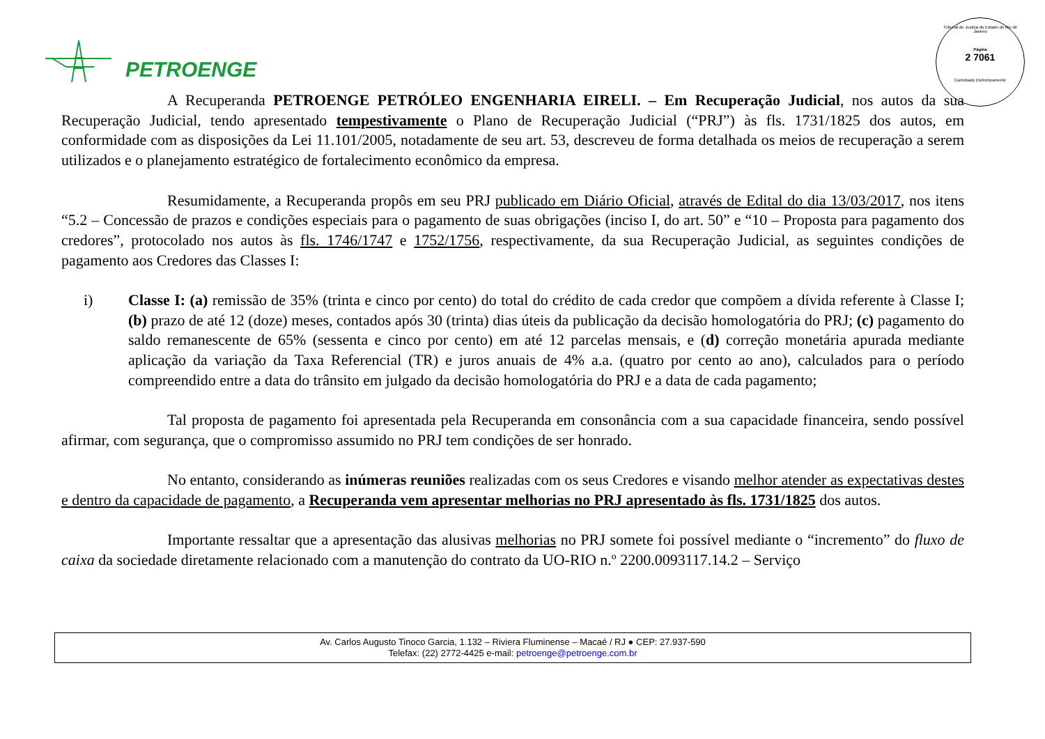PETROENGE
Tribunal de Justiça do Estado do Rio de Janeiro
Página
2 7061
Carimbado Eletronicamente
A Recuperanda PETROENGE PETRÓLEO ENGENHARIA EIRELI. – Em Recuperação Judicial, nos autos da sua Recuperação Judicial, tendo apresentado tempestivamente o Plano de Recuperação Judicial (“PRJ”) às fls. 1731/1825 dos autos, em conformidade com as disposições da Lei 11.101/2005, notadamente de seu art. 53, descreveu de forma detalhada os meios de recuperação a serem utilizados e o planejamento estratégico de fortalecimento econômico da empresa.
Resumidamente, a Recuperanda propôs em seu PRJ publicado em Diário Oficial, através de Edital do dia 13/03/2017, nos itens “5.2 – Concessão de prazos e condições especiais para o pagamento de suas obrigações (inciso I, do art. 50” e “10 – Proposta para pagamento dos credores”, protocolado nos autos às fls. 1746/1747 e 1752/1756, respectivamente, da sua Recuperação Judicial, as seguintes condições de pagamento aos Credores das Classes I:
i) Classe I: (a) remissão de 35% (trinta e cinco por cento) do total do crédito de cada credor que compõem a dívida referente à Classe I; (b) prazo de até 12 (doze) meses, contados após 30 (trinta) dias úteis da publicação da decisão homologatória do PRJ; (c) pagamento do saldo remanescente de 65% (sessenta e cinco por cento) em até 12 parcelas mensais, e (d) correção monetária apurada mediante aplicação da variação da Taxa Referencial (TR) e juros anuais de 4% a.a. (quatro por cento ao ano), calculados para o período compreendido entre a data do trânsito em julgado da decisão homologatória do PRJ e a data de cada pagamento;
Tal proposta de pagamento foi apresentada pela Recuperanda em consonância com a sua capacidade financeira, sendo possível afirmar, com segurança, que o compromisso assumido no PRJ tem condições de ser honrado.
No entanto, considerando as inúmeras reuniões realizadas com os seus Credores e visando melhor atender as expectativas destes e dentro da capacidade de pagamento, a Recuperanda vem apresentar melhorias no PRJ apresentado às fls. 1731/1825 dos autos.
Importante ressaltar que a apresentação das alusivas melhorias no PRJ somete foi possível mediante o “incremento” do fluxo de caixa da sociedade diretamente relacionado com a manutenção do contrato da UO-RIO n.º 2200.0093117.14.2 – Serviço
Av. Carlos Augusto Tinoco Garcia, 1.132 – Riviera Fluminense – Macaé / RJ ● CEP: 27.937-590
Telefax: (22) 2772-4425 e-mail: petroenge@petroenge.com.br